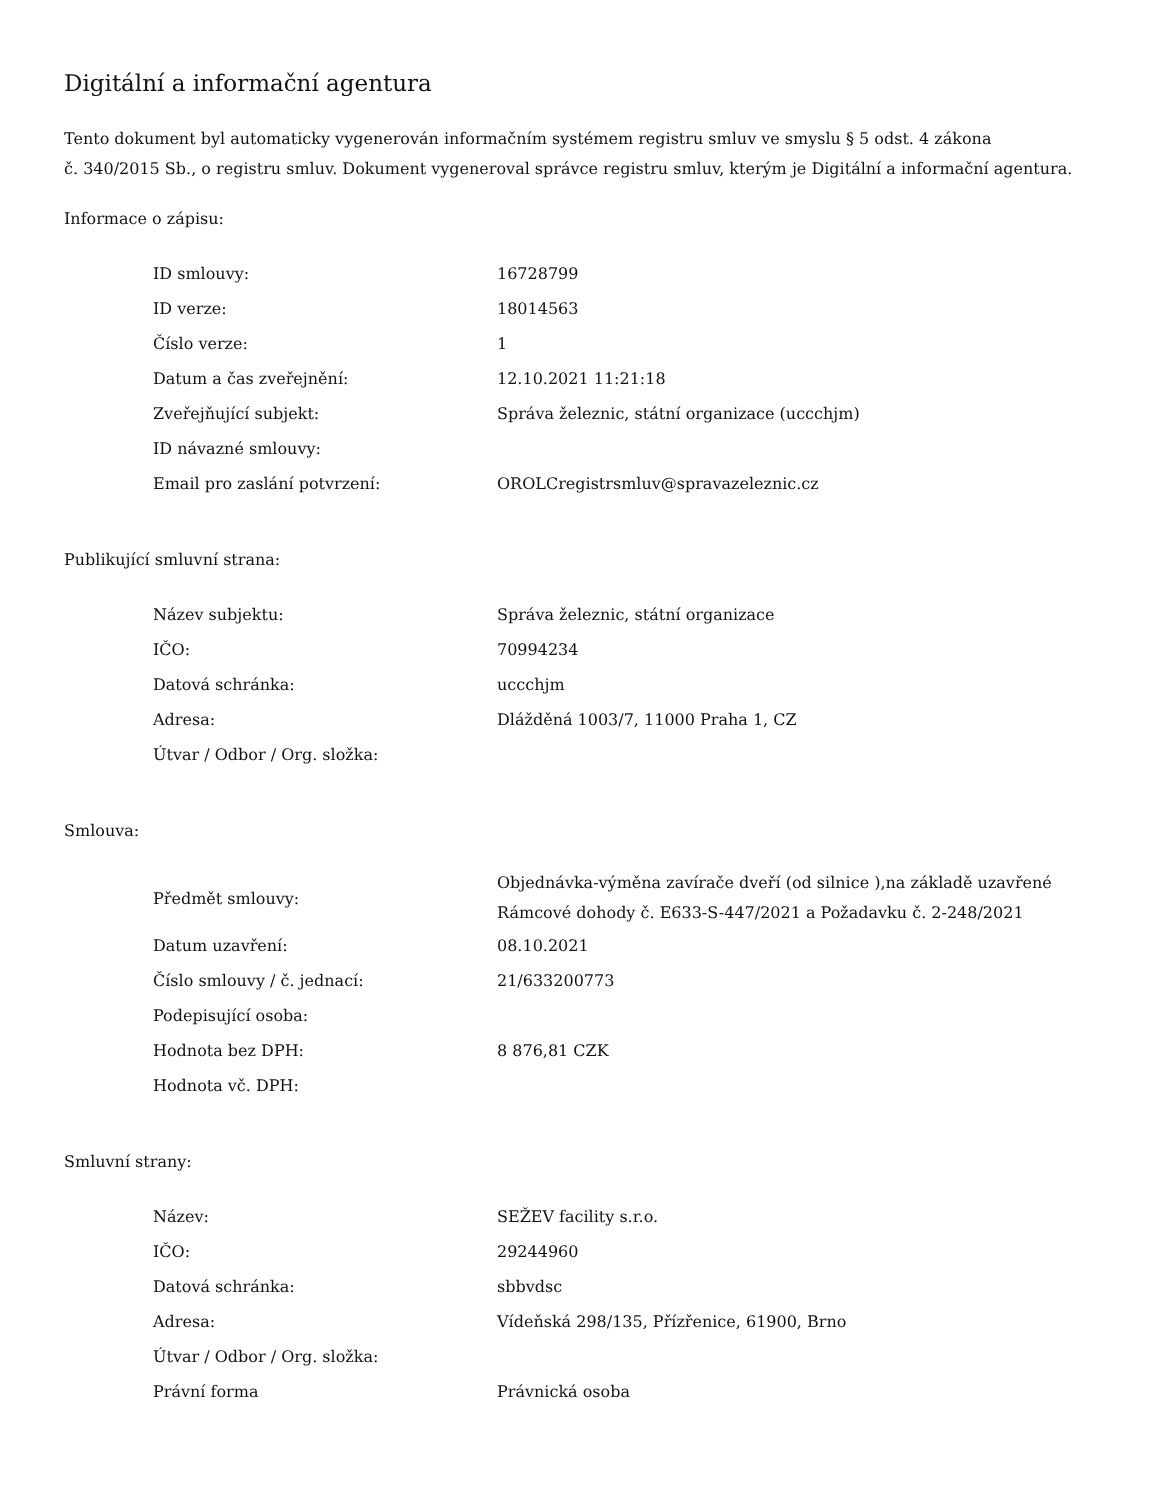Digitální a informační agentura
Tento dokument byl automaticky vygenerován informačním systémem registru smluv ve smyslu § 5 odst. 4 zákona
č. 340/2015 Sb., o registru smluv. Dokument vygeneroval správce registru smluv, kterým je Digitální a informační agentura.
Informace o zápisu:
| ID smlouvy: | 16728799 |
| ID verze: | 18014563 |
| Číslo verze: | 1 |
| Datum a čas zveřejnění: | 12.10.2021 11:21:18 |
| Zveřejňující subjekt: | Správa železnic, státní organizace (uccchjm) |
| ID návazné smlouvy: | |
| Email pro zaslání potvrzení: | OROLCregistrsmluv@spravazeleznic.cz |
Publikující smluvní strana:
| Název subjektu: | Správa železnic, státní organizace |
| IČO: | 70994234 |
| Datová schránka: | uccchjm |
| Adresa: | Dlážděná 1003/7, 11000 Praha 1, CZ |
| Útvar / Odbor / Org. složka: | |
Smlouva:
| Předmět smlouvy: | Objednávka-výměna zavírače dveří (od silnice ),na základě uzavřené Rámcové dohody č. E633-S-447/2021 a Požadavku č. 2-248/2021 |
| Datum uzavření: | 08.10.2021 |
| Číslo smlouvy / č. jednací: | 21/633200773 |
| Podepisující osoba: | |
| Hodnota bez DPH: | 8 876,81 CZK |
| Hodnota vč. DPH: | |
Smluvní strany:
| Název: | SEŽEV facility s.r.o. |
| IČO: | 29244960 |
| Datová schránka: | sbbvdsc |
| Adresa: | Vídeňská 298/135, Přízřenice, 61900, Brno |
| Útvar / Odbor / Org. složka: | |
| Právní forma | Právnická osoba |